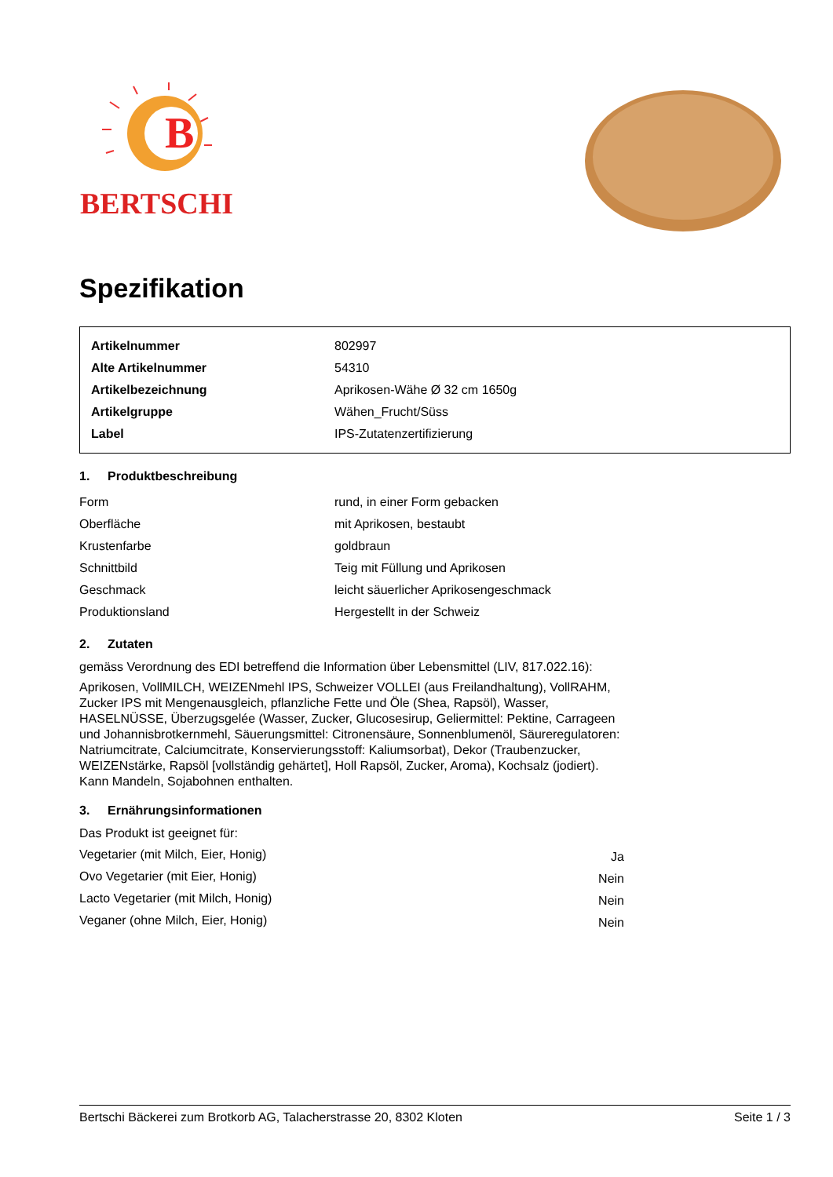B
BERTSCHI
Spezifikation
| Artikelnummer | 802997 |
| Alte Artikelnummer | 54310 |
| Artikelbezeichnung | Aprikosen-Wähe Ø 32 cm 1650g |
| Artikelgruppe | Wähen_Frucht/Süss |
| Label | IPS-Zutatenzertifizierung |
1. Produktbeschreibung
| Form | rund, in einer Form gebacken |
| Oberfläche | mit Aprikosen, bestaubt |
| Krustenfarbe | goldbraun |
| Schnittbild | Teig mit Füllung und Aprikosen |
| Geschmack | leicht säuerlicher Aprikosengeschmack |
| Produktionsland | Hergestellt in der Schweiz |
2. Zutaten
gemäss Verordnung des EDI betreffend die Information über Lebensmittel (LIV, 817.022.16):
Aprikosen, VollMILCH, WEIZENmehl IPS, Schweizer VOLLEI (aus Freilandhaltung), VollRAHM, Zucker IPS mit Mengenausgleich, pflanzliche Fette und Öle (Shea, Rapsöl), Wasser, HASELNÜSSE, Überzugsgelée (Wasser, Zucker, Glucosesirup, Geliermittel: Pektine, Carrageen und Johannisbrotkernmehl, Säuerungsmittel: Citronensäure, Sonnenblumenöl, Säureregulatoren: Natriumcitrate, Calciumcitrate, Konservierungsstoff: Kaliumsorbat), Dekor (Traubenzucker, WEIZENstärke, Rapsöl [vollständig gehärtet], Holl Rapsöl, Zucker, Aroma), Kochsalz (jodiert).
Kann Mandeln, Sojabohnen enthalten.
3. Ernährungsinformationen
Das Produkt ist geeignet für:
| Vegetarier (mit Milch, Eier, Honig) | Ja |
| Ovo Vegetarier (mit Eier, Honig) | Nein |
| Lacto Vegetarier (mit Milch, Honig) | Nein |
| Veganer (ohne Milch, Eier, Honig) | Nein |
Bertschi Bäckerei zum Brotkorb AG, Talacherstrasse 20, 8302 Kloten Seite 1 / 3